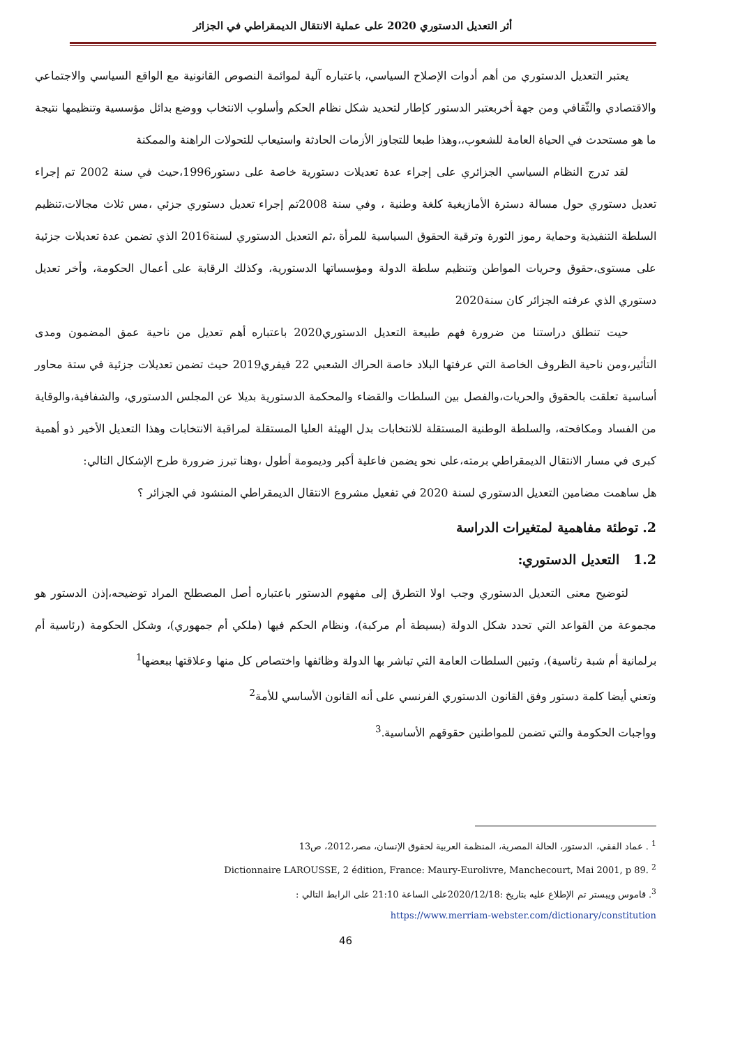أثر التعديل الدستوري 2020 على عملية الانتقال الديمقراطي في الجزائر
يعتبر التعديل الدستوري من أهم أدوات الإصلاح السياسي، باعتباره آلية لموائمة النصوص القانونية مع الواقع السياسي والاجتماعي والاقتصادي والثّقافي ومن جهة أخربعتبر الدستور كإطار لتحديد شكل نظام الحكم وأسلوب الانتخاب ووضع بدائل مؤسسية وتنظيمها نتيجة ما هو مستحدث في الحياة العامة للشعوب،،وهذا طبعا للتجاوز الأزمات الحادثة واستيعاب للتحولات الراهنة والممكنة
لقد تدرج النظام السياسي الجزائري على إجراء عدة تعديلات دستورية خاصة على دستور1996،حيث في سنة 2002 تم إجراء تعديل دستوري حول مسالة دسترة الأمازيغية كلغة وطنية ، وفي سنة 2008تم إجراء تعديل دستوري جزئي ،مس ثلاث مجالات،تنظيم السلطة التنفيذية وحماية رموز الثورة وترقية الحقوق السياسية للمرأة ،ثم التعديل الدستوري لسنة2016 الذي تضمن عدة تعديلات جزئية على مستوى،حقوق وحريات المواطن وتنظيم سلطة الدولة ومؤسساتها الدستورية، وكذلك الرقابة على أعمال الحكومة، وأخر تعديل دستوري الذي عرفته الجزائر كان سنة2020
حيت تنطلق دراستنا من ضرورة فهم طبيعة التعديل الدستوري2020 باعتباره أهم تعديل من ناحية عمق المضمون ومدى التأثير،ومن ناحية الظروف الخاصة التي عرفتها البلاد خاصة الحراك الشعبي 22 فيفري2019 حيث تضمن تعديلات جزئية في ستة محاور أساسية تعلقت بالحقوق والحريات،والفصل بين السلطات والقضاء والمحكمة الدستورية بديلا عن المجلس الدستوري، والشفافية،والوقاية من الفساد ومكافحته، والسلطة الوطنية المستقلة للانتخابات بدل الهيئة العليا المستقلة لمراقبة الانتخابات وهذا التعديل الأخير ذو أهمية كبرى في مسار الانتقال الديمقراطي برمته،على نحو يضمن فاعلية أكبر وديمومة أطول ،وهنا تبرز ضرورة طرح الإشكال التالي:
هل ساهمت مضامين التعديل الدستوري لسنة 2020 في تفعيل مشروع الانتقال الديمقراطي المنشود في الجزائر ؟
2. توطئة مفاهمية لمتغيرات الدراسة
1.2 التعديل الدستوري:
لتوضيح معنى التعديل الدستوري وجب اولا التطرق إلى مفهوم الدستور باعتباره أصل المصطلح المراد توضيحه،إذن الدستور هو مجموعة من القواعد التي تحدد شكل الدولة (بسيطة أم مركبة)، ونظام الحكم فيها (ملكي أم جمهوري)، وشكل الحكومة (رئاسية أم برلمانية أم شبة رئاسية)، وتبين السلطات العامة التي تباشر بها الدولة وظائفها واختصاص كل منها وعلاقتها ببعضها<sup>1</sup>
وتعني أيضا كلمة دستور وفق القانون الدستوري الفرنسي على أنه القانون الأساسي للأمة<sup>2</sup>
وواجبات الحكومة والتي تضمن للمواطنين حقوقهم الأساسية.<sup>3</sup>
<sup>1</sup> . عماد الفقي، الدستور، الحالة المصرية، المنظمة العربية لحقوق الإنسان، مصر،2012، ص13
Dictionnaire LAROUSSE, 2 édition, France: Maury-Eurolivre, Manchecourt, Mai 2001, p 89. <sup>2</sup>
<sup>3</sup>. قاموس ويبستر تم الإطلاع عليه بتاريخ :2020/12/18على الساعة 21:10 على الرابط التالي :
https://www.merriam-webster.com/dictionary/constitution
46